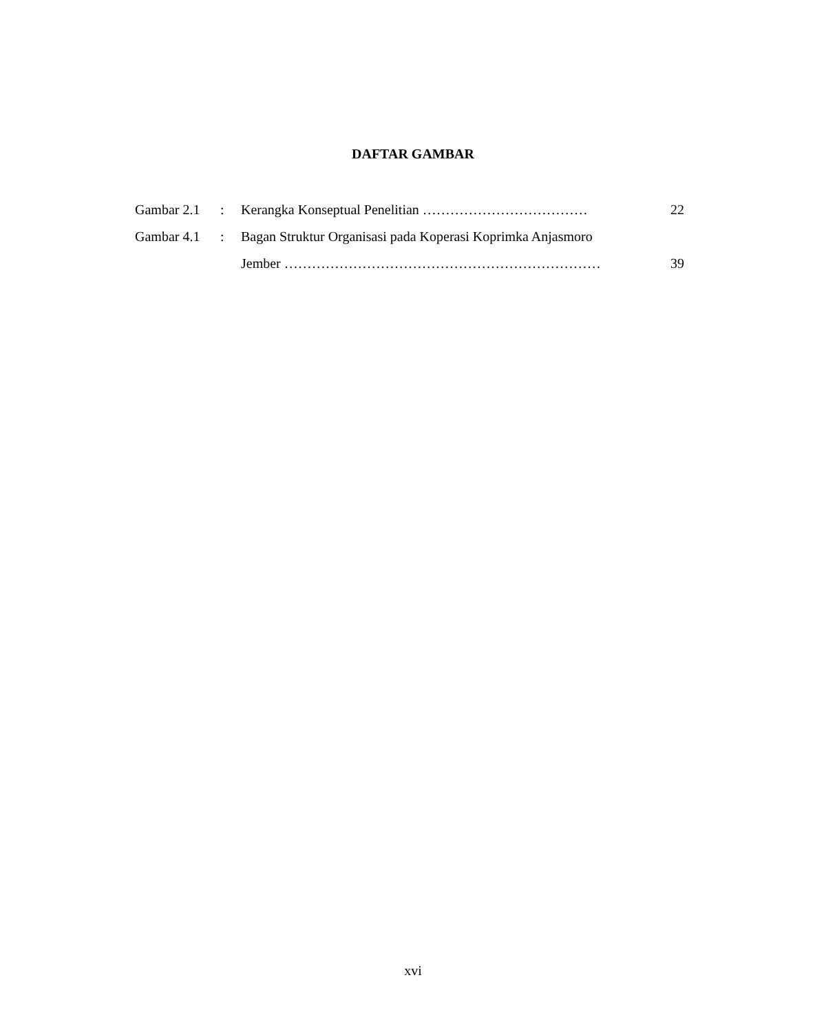DAFTAR GAMBAR
| Gambar 2.1 | : | Kerangka Konseptual Penelitian ……………………………… | 22 |
| Gambar 4.1 | : | Bagan Struktur Organisasi pada Koperasi Koprimka Anjasmoro | |
| | | Jember …………………………………………………………… | 39 |
xvi